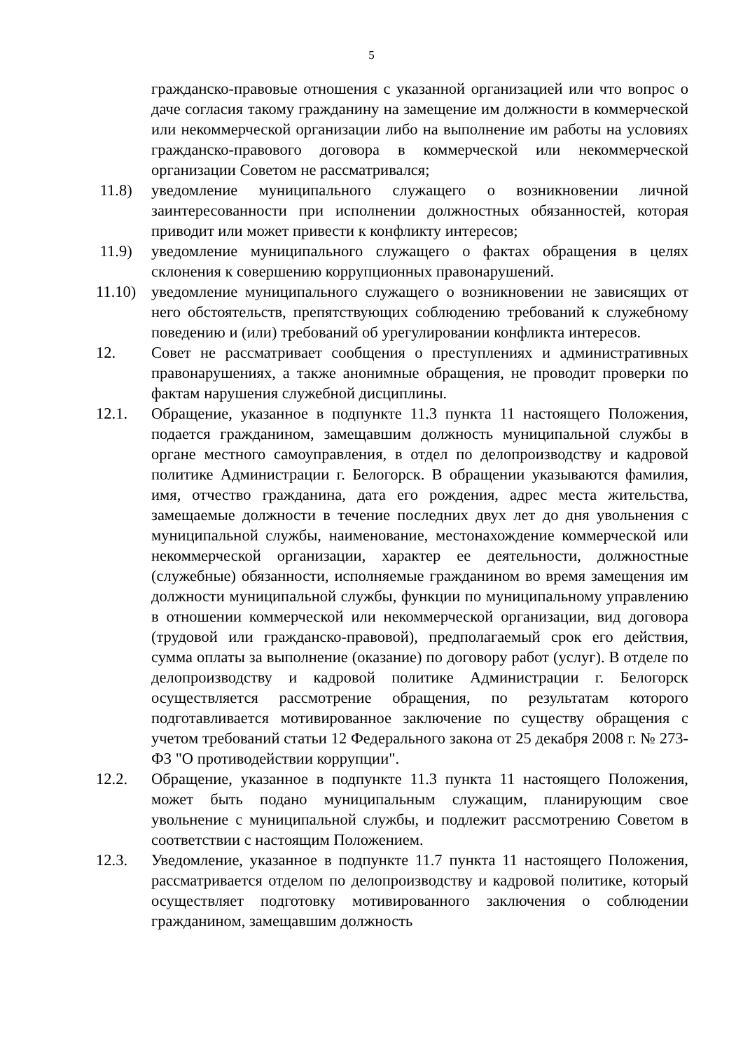5
гражданско-правовые отношения с указанной организацией или что вопрос о даче согласия такому гражданину на замещение им должности в коммерческой или некоммерческой организации либо на выполнение им работы на условиях гражданско-правового договора в коммерческой или некоммерческой организации Советом не рассматривался;
11.8) уведомление муниципального служащего о возникновении личной заинтересованности при исполнении должностных обязанностей, которая приводит или может привести к конфликту интересов;
11.9) уведомление муниципального служащего о фактах обращения в целях склонения к совершению коррупционных правонарушений.
11.10)
уведомление муниципального служащего о возникновении не зависящих от него обстоятельств, препятствующих соблюдению требований к служебному поведению и (или) требований об урегулировании конфликта интересов.
12. Совет не рассматривает сообщения о преступлениях и административных правонарушениях, а также анонимные обращения, не проводит проверки по фактам нарушения служебной дисциплины.
12.1. Обращение, указанное в подпункте 11.3 пункта 11 настоящего Положения, подается гражданином, замещавшим должность муниципальной службы в органе местного самоуправления, в отдел по делопроизводству и кадровой политике Администрации г. Белогорск. В обращении указываются фамилия, имя, отчество гражданина, дата его рождения, адрес места жительства, замещаемые должности в течение последних двух лет до дня увольнения с муниципальной службы, наименование, местонахождение коммерческой или некоммерческой организации, характер ее деятельности, должностные (служебные) обязанности, исполняемые гражданином во время замещения им должности муниципальной службы, функции по муниципальному управлению в отношении коммерческой или некоммерческой организации, вид договора (трудовой или гражданско-правовой), предполагаемый срок его действия, сумма оплаты за выполнение (оказание) по договору работ (услуг). В отделе по делопроизводству и кадровой политике Администрации г. Белогорск осуществляется рассмотрение обращения, по результатам которого подготавливается мотивированное заключение по существу обращения с учетом требований статьи 12 Федерального закона от 25 декабря 2008 г. № 273-ФЗ "О противодействии коррупции".
12.2. Обращение, указанное в подпункте 11.3 пункта 11 настоящего Положения, может быть подано муниципальным служащим, планирующим свое увольнение с муниципальной службы, и подлежит рассмотрению Советом в соответствии с настоящим Положением.
12.3. Уведомление, указанное в подпункте 11.7 пункта 11 настоящего Положения, рассматривается отделом по делопроизводству и кадровой политике, который осуществляет подготовку мотивированного заключения о соблюдении гражданином, замещавшим должность